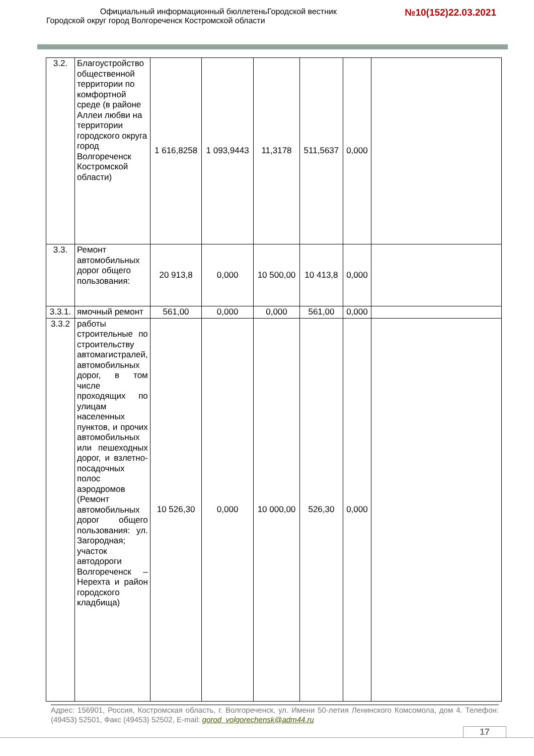Официальный информационный бюллетеньГородской вестник
Городской округ город Волгореченск Костромской области
№10(152)22.03.2021
| 3.2. | Благоустройство общественной территории по комфортной среде (в районе Аллеи любви на территории городского округа город Волгореченск Костромской области) | 1 616,8258 | 1 093,9443 | 11,3178 | 511,5637 | 0,000 | |
| 3.3. | Ремонт автомобильных дорог общего пользования: | 20 913,8 | 0,000 | 10 500,00 | 10 413,8 | 0,000 | |
| 3.3.1. | ямочный ремонт | 561,00 | 0,000 | 0,000 | 561,00 | 0,000 | |
| 3.3.2 | работы строительные по строительству автомагистралей, автомобильных дорог, в том числе проходящих по улицам населенных пунктов, и прочих автомобильных или пешеходных дорог, и взлетно-посадочных полос аэродромов (Ремонт автомобильных дорог общего пользования: ул. Загородная; участок автодороги Волгореченск – Нерехта и район городского кладбища) | 10 526,30 | 0,000 | 10 000,00 | 526,30 | 0,000 | |
Адрес: 156901, Россия, Костромская область, г. Волгореченск, ул. Имени 50-летия Ленинского Комсомола, дом 4. Телефон: (49453) 52501, Факс (49453) 52502, E-mail: gorod_volgorechensk@adm44.ru
17